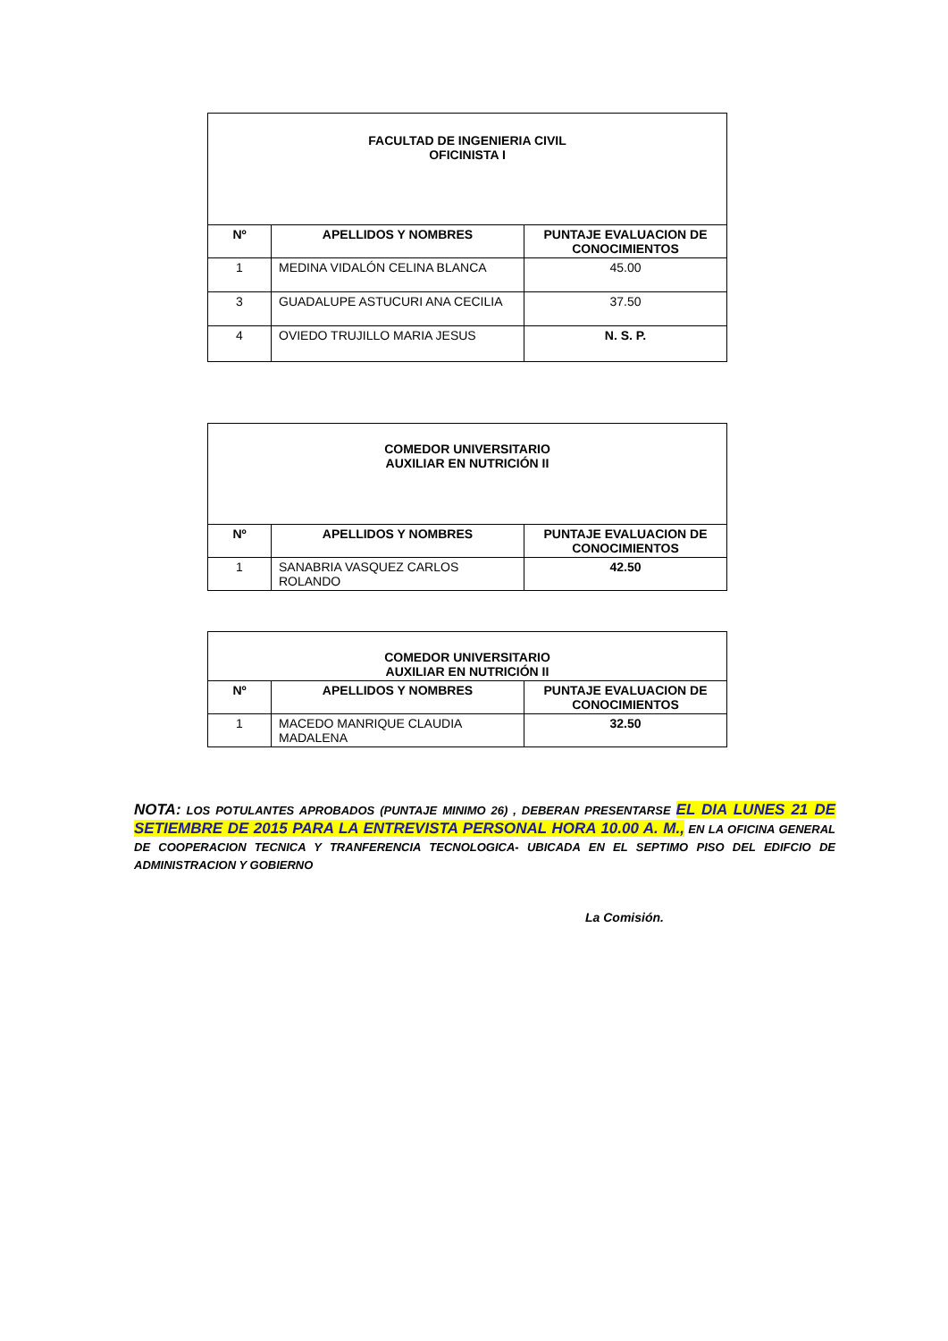| FACULTAD DE INGENIERIA CIVIL OFICINISTA I | | |
| Nº | APELLIDOS Y NOMBRES | PUNTAJE EVALUACION DE CONOCIMIENTOS |
| 1 | MEDINA VIDALÓN CELINA BLANCA | 45.00 |
| 3 | GUADALUPE ASTUCURI ANA CECILIA | 37.50 |
| 4 | OVIEDO TRUJILLO MARIA JESUS | N. S. P. |
| COMEDOR UNIVERSITARIO AUXILIAR EN NUTRICIÓN II | | |
| Nº | APELLIDOS Y NOMBRES | PUNTAJE EVALUACION DE CONOCIMIENTOS |
| 1 | SANABRIA VASQUEZ CARLOS ROLANDO | 42.50 |
| COMEDOR UNIVERSITARIO AUXILIAR EN NUTRICIÓN II | | |
| Nº | APELLIDOS Y NOMBRES | PUNTAJE EVALUACION DE CONOCIMIENTOS |
| 1 | MACEDO MANRIQUE CLAUDIA MADALENA | 32.50 |
NOTA: LOS POTULANTES APROBADOS (PUNTAJE MINIMO 26) , DEBERAN PRESENTARSE EL DIA LUNES 21 DE SETIEMBRE DE 2015 PARA LA ENTREVISTA PERSONAL HORA 10.00 A. M., EN LA OFICINA GENERAL DE COOPERACION TECNICA Y TRANFERENCIA TECNOLOGICA- UBICADA EN EL SEPTIMO PISO DEL EDIFCIO DE ADMINISTRACION Y GOBIERNO
La Comisión.